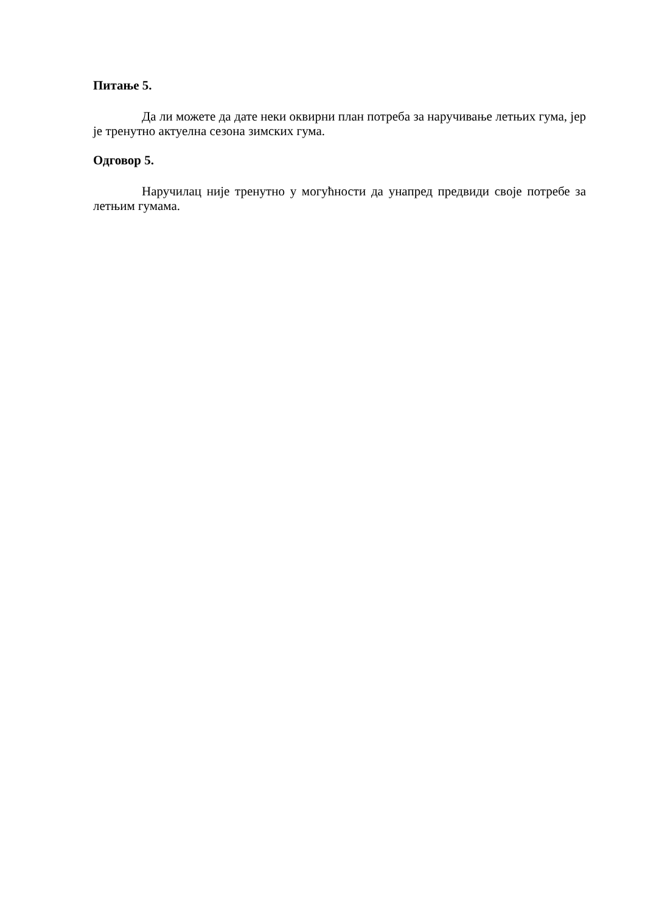Питање 5.
Да ли можете да дате неки оквирни план потреба за наручивање летњих гума, јер је тренутно актуелна сезона зимских гума.
Одговор 5.
Наручилац није тренутно у могућности да унапред предвиди своје потребе за летњим гумама.